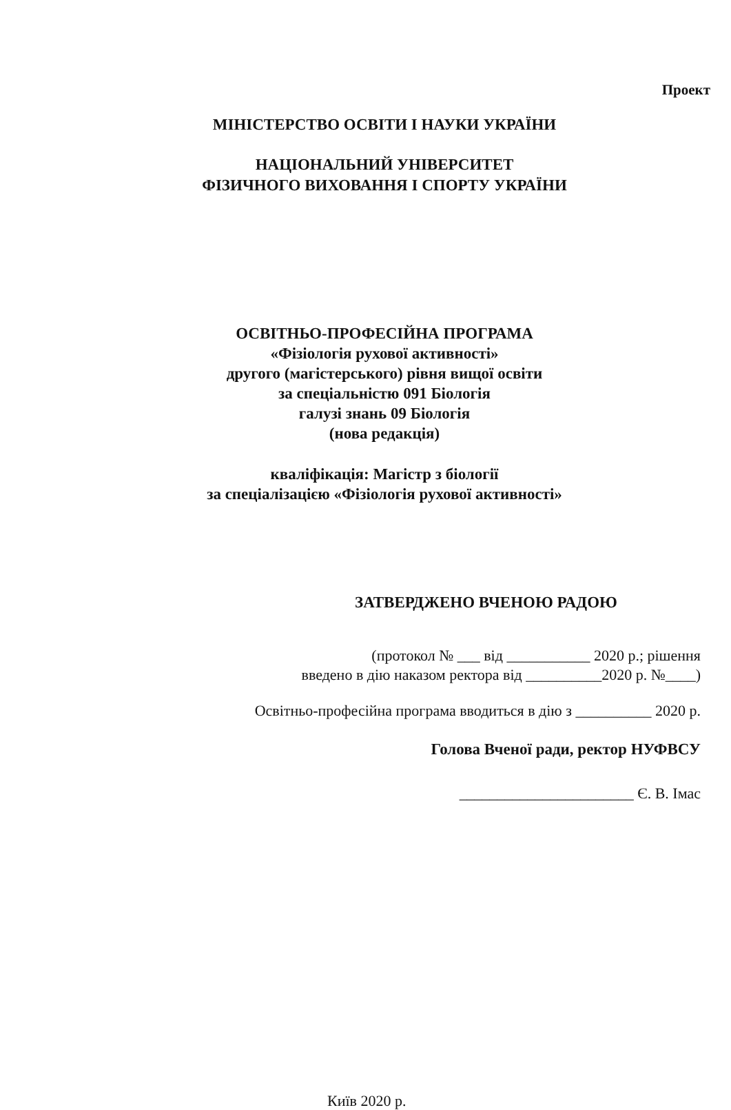Проект
МІНІСТЕРСТВО ОСВІТИ І НАУКИ УКРАЇНИ
НАЦІОНАЛЬНИЙ УНІВЕРСИТЕТ
ФІЗИЧНОГО ВИХОВАННЯ І СПОРТУ УКРАЇНИ
ОСВІТНЬО-ПРОФЕСІЙНА ПРОГРАМА
«Фізіологія рухової активності»
другого (магістерського) рівня вищої освіти
за спеціальністю 091 Біологія
галузі знань 09 Біологія
(нова редакція)
кваліфікація: Магістр з біології
за спеціалізацією «Фізіологія рухової активності»
ЗАТВЕРДЖЕНО ВЧЕНОЮ РАДОЮ
(протокол № ___ від ___________ 2020 р.; рішення
введено в дію наказом ректора від __________2020 р. №____)
Освітньо-професійна програма вводиться в дію з __________ 2020 р.
Голова Вченої ради, ректор НУФВСУ
_______________________ Є. В. Імас
Київ 2020 р.